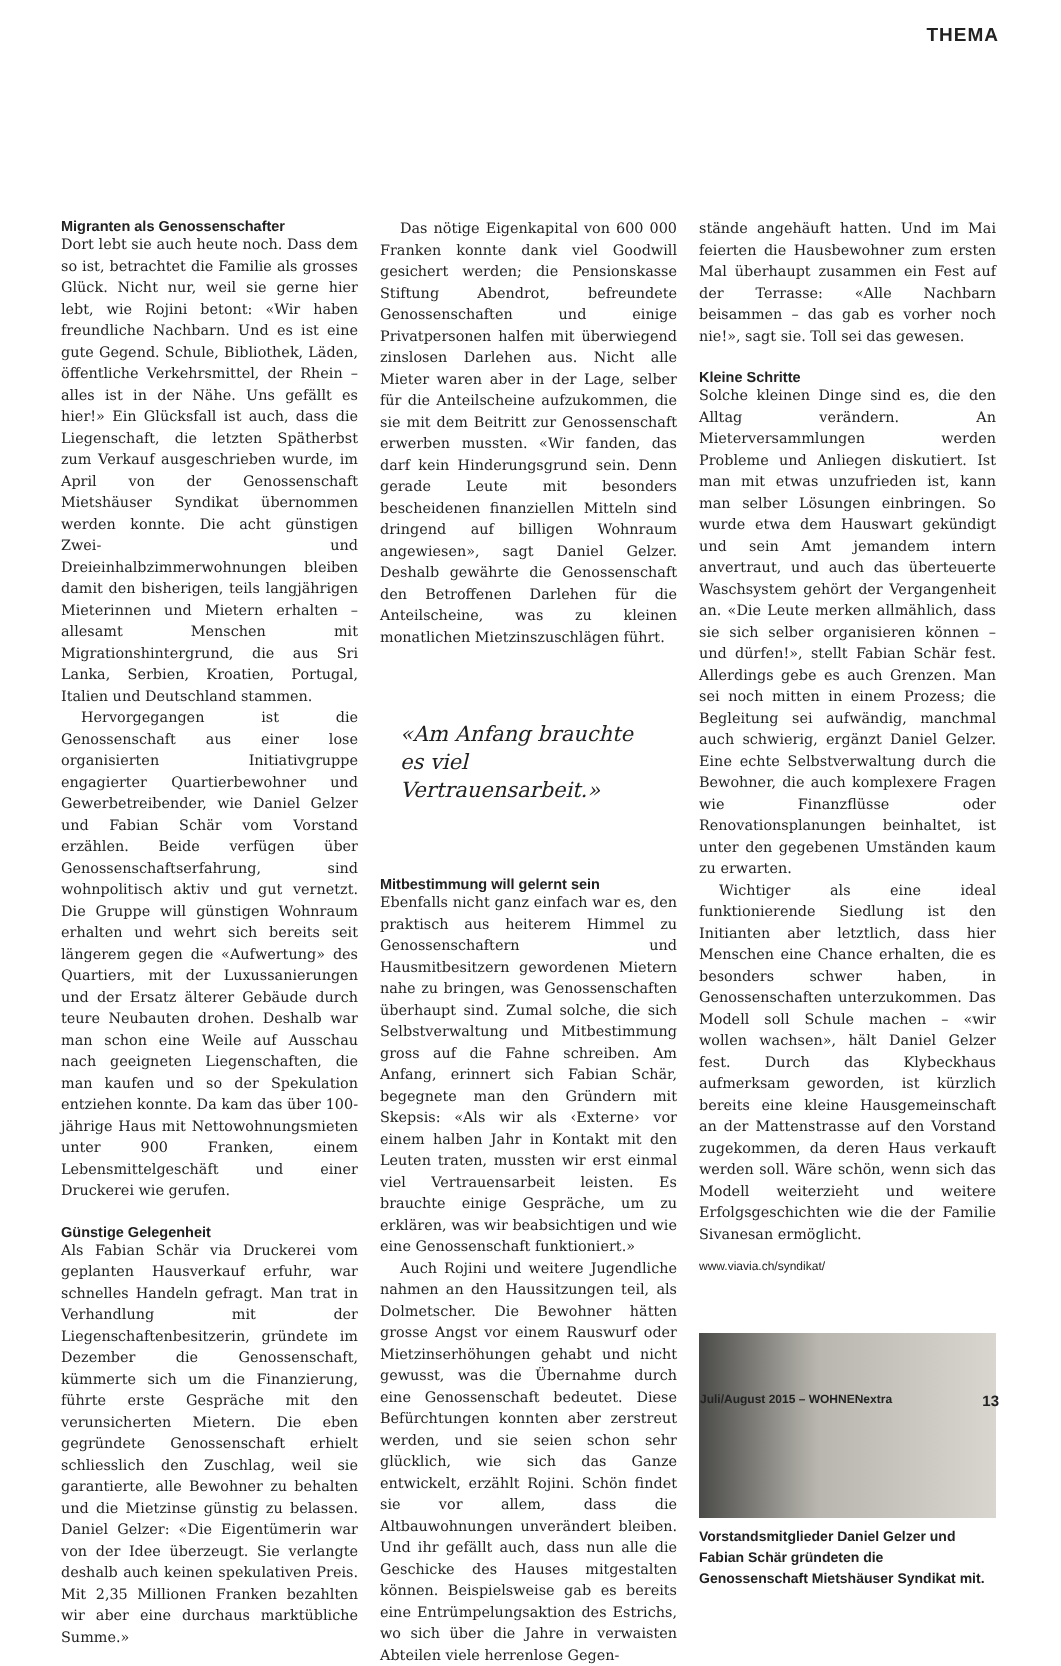THEMA
Migranten als Genossenschafter
Dort lebt sie auch heute noch. Dass dem so ist, betrachtet die Familie als grosses Glück. Nicht nur, weil sie gerne hier lebt, wie Rojini betont: «Wir haben freundliche Nachbarn. Und es ist eine gute Gegend. Schule, Bibliothek, Läden, öffentliche Verkehrsmittel, der Rhein – alles ist in der Nähe. Uns gefällt es hier!» Ein Glücksfall ist auch, dass die Liegenschaft, die letzten Spätherbst zum Verkauf ausgeschrieben wurde, im April von der Genossenschaft Mietshäuser Syndikat übernommen werden konnte. Die acht günstigen Zwei- und Dreieinhalbzimmerwohnungen bleiben damit den bisherigen, teils langjährigen Mieterinnen und Mietern erhalten – allesamt Menschen mit Migrationshintergrund, die aus Sri Lanka, Serbien, Kroatien, Portugal, Italien und Deutschland stammen.
Hervorgegangen ist die Genossenschaft aus einer lose organisierten Initiativgruppe engagierter Quartierbewohner und Gewerbetreibender, wie Daniel Gelzer und Fabian Schär vom Vorstand erzählen. Beide verfügen über Genossenschaftserfahrung, sind wohnpolitisch aktiv und gut vernetzt. Die Gruppe will günstigen Wohnraum erhalten und wehrt sich bereits seit längerem gegen die «Aufwertung» des Quartiers, mit der Luxussanierungen und der Ersatz älterer Gebäude durch teure Neubauten drohen. Deshalb war man schon eine Weile auf Ausschau nach geeigneten Liegenschaften, die man kaufen und so der Spekulation entziehen konnte. Da kam das über 100-jährige Haus mit Nettowohnungsmieten unter 900 Franken, einem Lebensmittelgeschäft und einer Druckerei wie gerufen.
Günstige Gelegenheit
Als Fabian Schär via Druckerei vom geplanten Hausverkauf erfuhr, war schnelles Handeln gefragt. Man trat in Verhandlung mit der Liegenschaftenbesitzerin, gründete im Dezember die Genossenschaft, kümmerte sich um die Finanzierung, führte erste Gespräche mit den verunsicherten Mietern. Die eben gegründete Genossenschaft erhielt schliesslich den Zuschlag, weil sie garantierte, alle Bewohner zu behalten und die Mietzinse günstig zu belassen. Daniel Gelzer: «Die Eigentümerin war von der Idee überzeugt. Sie verlangte deshalb auch keinen spekulativen Preis. Mit 2,35 Millionen Franken bezahlten wir aber eine durchaus marktübliche Summe.»
Das nötige Eigenkapital von 600 000 Franken konnte dank viel Goodwill gesichert werden; die Pensionskasse Stiftung Abendrot, befreundete Genossenschaften und einige Privatpersonen halfen mit überwiegend zinslosen Darlehen aus. Nicht alle Mieter waren aber in der Lage, selber für die Anteilscheine aufzukommen, die sie mit dem Beitritt zur Genossenschaft erwerben mussten. «Wir fanden, das darf kein Hinderungsgrund sein. Denn gerade Leute mit besonders bescheidenen finanziellen Mitteln sind dringend auf billigen Wohnraum angewiesen», sagt Daniel Gelzer. Deshalb gewährte die Genossenschaft den Betroffenen Darlehen für die Anteilscheine, was zu kleinen monatlichen Mietzinszuschlägen führt.
«Am Anfang brauchte es viel Vertrauensarbeit.»
Mitbestimmung will gelernt sein
Ebenfalls nicht ganz einfach war es, den praktisch aus heiterem Himmel zu Genossenschaftern und Hausmitbesitzern gewordenen Mietern nahe zu bringen, was Genossenschaften überhaupt sind. Zumal solche, die sich Selbstverwaltung und Mitbestimmung gross auf die Fahne schreiben. Am Anfang, erinnert sich Fabian Schär, begegnete man den Gründern mit Skepsis: «Als wir als ‹Externe› vor einem halben Jahr in Kontakt mit den Leuten traten, mussten wir erst einmal viel Vertrauensarbeit leisten. Es brauchte einige Gespräche, um zu erklären, was wir beabsichtigen und wie eine Genossenschaft funktioniert.»
Auch Rojini und weitere Jugendliche nahmen an den Haussitzungen teil, als Dolmetscher. Die Bewohner hätten grosse Angst vor einem Rauswurf oder Mietzinserhöhungen gehabt und nicht gewusst, was die Übernahme durch eine Genossenschaft bedeutet. Diese Befürchtungen konnten aber zerstreut werden, und sie seien schon sehr glücklich, wie sich das Ganze entwickelt, erzählt Rojini. Schön findet sie vor allem, dass die Altbauwohnungen unverändert bleiben. Und ihr gefällt auch, dass nun alle die Geschicke des Hauses mitgestalten können. Beispielsweise gab es bereits eine Entrümpelungsaktion des Estrichs, wo sich über die Jahre in verwaisten Abteilen viele herrenlose Gegen-
stände angehäuft hatten. Und im Mai feierten die Hausbewohner zum ersten Mal überhaupt zusammen ein Fest auf der Terrasse: «Alle Nachbarn beisammen – das gab es vorher noch nie!», sagt sie. Toll sei das gewesen.
Kleine Schritte
Solche kleinen Dinge sind es, die den Alltag verändern. An Mieterversammlungen werden Probleme und Anliegen diskutiert. Ist man mit etwas unzufrieden ist, kann man selber Lösungen einbringen. So wurde etwa dem Hauswart gekündigt und sein Amt jemandem intern anvertraut, und auch das überteuerte Waschsystem gehört der Vergangenheit an. «Die Leute merken allmählich, dass sie sich selber organisieren können – und dürfen!», stellt Fabian Schär fest. Allerdings gebe es auch Grenzen. Man sei noch mitten in einem Prozess; die Begleitung sei aufwändig, manchmal auch schwierig, ergänzt Daniel Gelzer. Eine echte Selbstverwaltung durch die Bewohner, die auch komplexere Fragen wie Finanzflüsse oder Renovationsplanungen beinhaltet, ist unter den gegebenen Umständen kaum zu erwarten.
Wichtiger als eine ideal funktionierende Siedlung ist den Initianten aber letztlich, dass hier Menschen eine Chance erhalten, die es besonders schwer haben, in Genossenschaften unterzukommen. Das Modell soll Schule machen – «wir wollen wachsen», hält Daniel Gelzer fest. Durch das Klybeckhaus aufmerksam geworden, ist kürzlich bereits eine kleine Hausgemeinschaft an der Mattenstrasse auf den Vorstand zugekommen, da deren Haus verkauft werden soll. Wäre schön, wenn sich das Modell weiterzieht und weitere Erfolgsgeschichten wie die der Familie Sivanesan ermöglicht.
www.viavia.ch/syndikat/
Vorstandsmitglieder Daniel Gelzer und Fabian Schär gründeten die Genossenschaft Mietshäuser Syndikat mit.
Juli/August 2015 – WOHNENextra 13